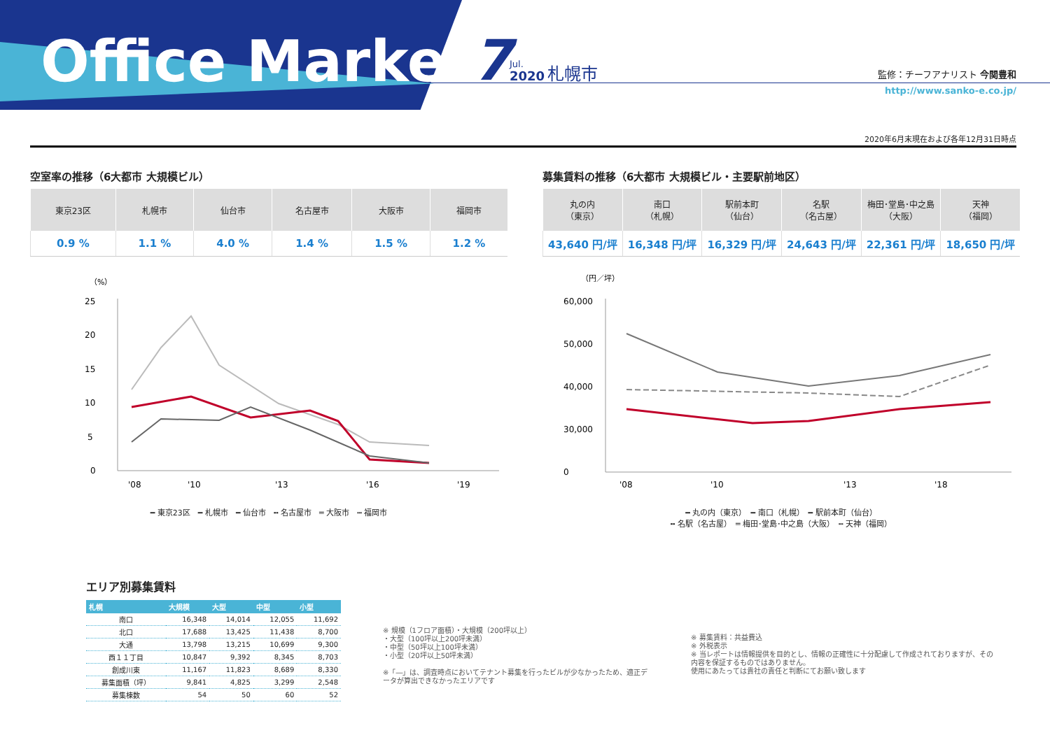Office Market 7 Jul.
2020 札幌市 監修：チーフアナリスト 今関豊和
http://www.sanko-e.co.jp/
2020年6月末現在および各年12月31日時点
空室率の推移（6大都市 大規模ビル）
| 東京23区 | 札幌市 | 仙台市 | 名古屋市 | 大阪市 | 福岡市 |
| --- | --- | --- | --- | --- | --- |
| 0.9 % | 1.1 % | 4.0 % | 1.4 % | 1.5 % | 1.2 % |
（%）
25
20
15
10
5
0
'08
'10
'13
'16
'19
━ 東京23区　━ 札幌市　━ 仙台市　╍ 名古屋市　═ 大阪市　┅ 福岡市
募集賃料の推移（6大都市 大規模ビル・主要駅前地区）
| 丸の内 （東京） | 南口 （札幌） | 駅前本町 （仙台） | 名駅 （名古屋） | 梅田･堂島･中之島 （大阪） | 天神 （福岡） |
| --- | --- | --- | --- | --- | --- |
| 43,640 円/坪 | 16,348 円/坪 | 16,329 円/坪 | 24,643 円/坪 | 22,361 円/坪 | 18,650 円/坪 |
（円／坪）
60,000
50,000
40,000
30,000
0
'08
'10
'13
'18
━ 丸の内（東京）　━ 南口（札幌）　━ 駅前本町（仙台）
╍ 名駅（名古屋）　═ 梅田･堂島･中之島（大阪）　┅ 天神（福岡）
エリア別募集賃料
| 札幌 | 大規模 | 大型 | 中型 | 小型 |
| --- | --- | --- | --- | --- |
| 南口 | 16,348 | 14,014 | 12,055 | 11,692 |
| 北口 | 17,688 | 13,425 | 11,438 | 8,700 |
| 大通 | 13,798 | 13,215 | 10,699 | 9,300 |
| 西１１丁目 | 10,847 | 9,392 | 8,345 | 8,703 |
| 創成川東 | 11,167 | 11,823 | 8,689 | 8,330 |
| 募集面積（坪） | 9,841 | 4,825 | 3,299 | 2,548 |
| 募集棟数 | 54 | 50 | 60 | 52 |
※ 規模（1フロア面積）・大規模（200坪以上）
・大型（100坪以上200坪未満）
・中型（50坪以上100坪未満）
・小型（20坪以上50坪未満）
※「―」は、調査時点においてテナント募集を行ったビルが少なかったため、適正データが算出できなかったエリアです
※ 募集賃料：共益費込
※ 外税表示
※ 当レポートは情報提供を目的とし、情報の正確性に十分配慮して作成されておりますが、その内容を保証するものではありません。
使用にあたっては貴社の責任と判断にてお願い致します